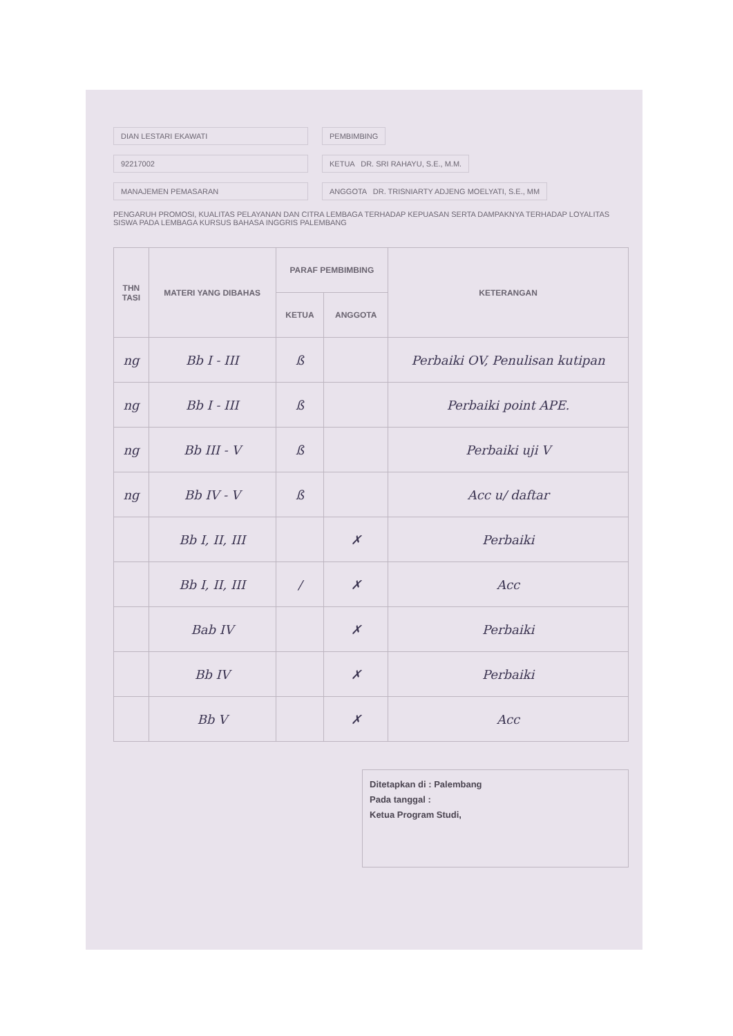DIAN LESTARI EKAWATI PEMBIMBING
92217002 KETUA DR. SRI RAHAYU, S.E., M.M.
MANAJEMEN PEMASARAN ANGGOTA DR. TRISNIARTY ADJENG MOELYATI, S.E., MM
PENGARUH PROMOSI, KUALITAS PELAYANAN DAN CITRA LEMBAGA TERHADAP KEPUASAN SERTA DAMPAKNYA TERHADAP LOYALITAS SISWA PADA LEMBAGA KURSUS BAHASA INGGRIS PALEMBANG
| THN TASI | MATERI YANG DIBAHAS | PARAF PEMBIMBING | | KETERANGAN |
| --- | --- | --- | --- | --- |
| | | KETUA | ANGGOTA | |
| ng | Bb I - III | ß | | Perbaiki OV, Penulisan kutipan |
| ng | Bb I - III | ß | | Perbaiki point APE. |
| ng | Bb III - V | ß | | Perbaiki uji V |
| ng | Bb IV - V | ß | | Acc u/ daftar |
| | Bb I, II, III | | ✗ | Perbaiki |
| | Bb I, II, III | / | ✗ | Acc |
| | Bab IV | | ✗ | Perbaiki |
| | Bb IV | | ✗ | Perbaiki |
| | Bb V | | ✗ | Acc |
Ditetapkan di : Palembang
Pada tanggal :
Ketua Program Studi,